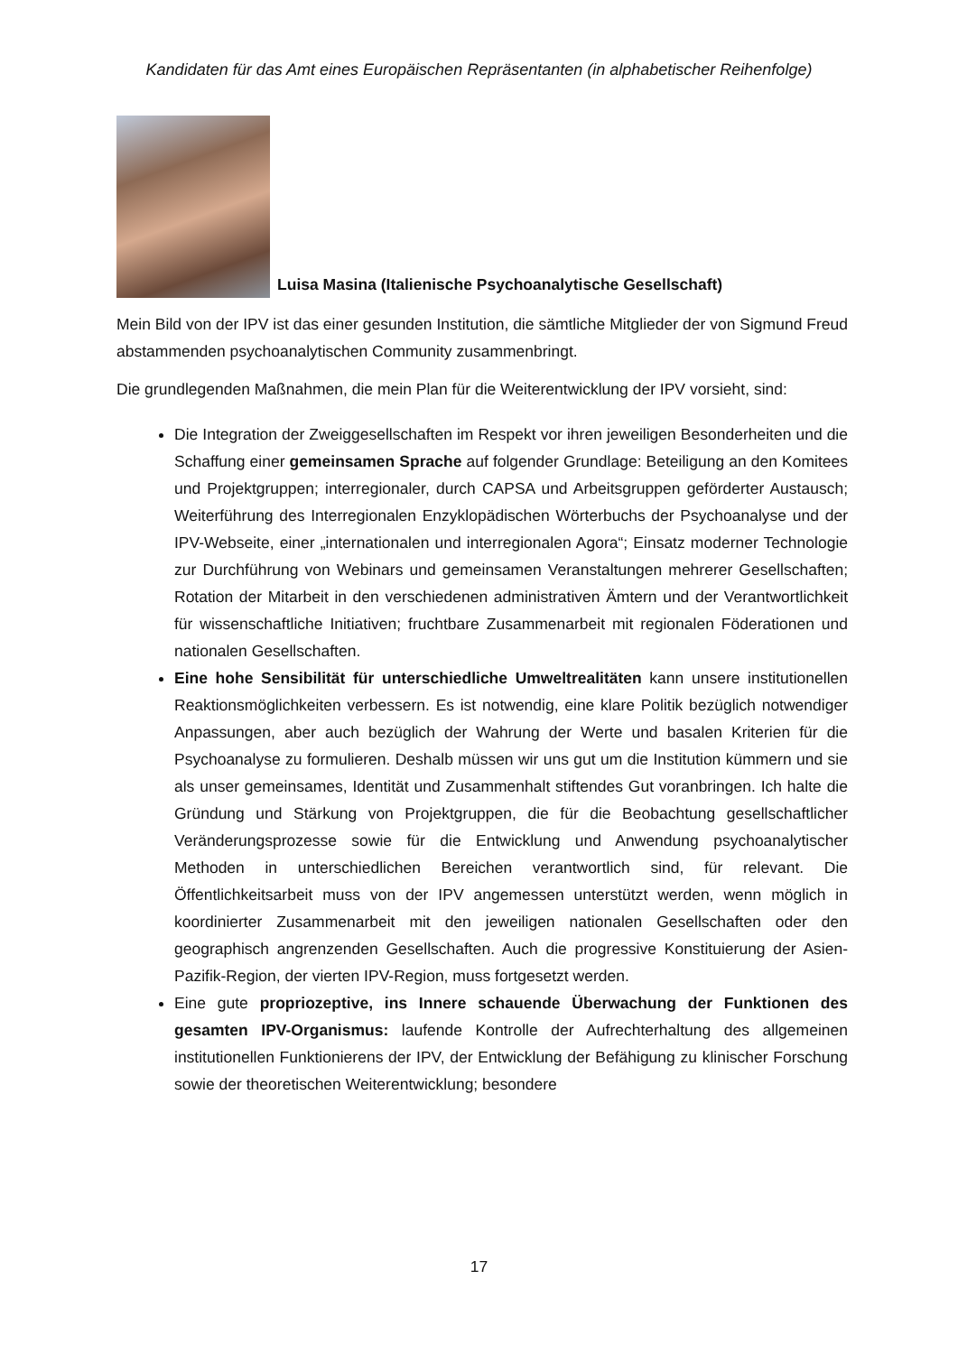Kandidaten für das Amt eines Europäischen Repräsentanten (in alphabetischer Reihenfolge)
Luisa Masina (Italienische Psychoanalytische Gesellschaft)
Mein Bild von der IPV ist das einer gesunden Institution, die sämtliche Mitglieder der von Sigmund Freud abstammenden psychoanalytischen Community zusammenbringt.
Die grundlegenden Maßnahmen, die mein Plan für die Weiterentwicklung der IPV vorsieht, sind:
Die Integration der Zweiggesellschaften im Respekt vor ihren jeweiligen Besonderheiten und die Schaffung einer gemeinsamen Sprache auf folgender Grundlage: Beteiligung an den Komitees und Projektgruppen; interregionaler, durch CAPSA und Arbeitsgruppen geförderter Austausch; Weiterführung des Interregionalen Enzyklopädischen Wörterbuchs der Psychoanalyse und der IPV-Webseite, einer „internationalen und interregionalen Agora“; Einsatz moderner Technologie zur Durchführung von Webinars und gemeinsamen Veranstaltungen mehrerer Gesellschaften; Rotation der Mitarbeit in den verschiedenen administrativen Ämtern und der Verantwortlichkeit für wissenschaftliche Initiativen; fruchtbare Zusammenarbeit mit regionalen Föderationen und nationalen Gesellschaften.
Eine hohe Sensibilität für unterschiedliche Umweltrealitäten kann unsere institutionellen Reaktionsmöglichkeiten verbessern. Es ist notwendig, eine klare Politik bezüglich notwendiger Anpassungen, aber auch bezüglich der Wahrung der Werte und basalen Kriterien für die Psychoanalyse zu formulieren. Deshalb müssen wir uns gut um die Institution kümmern und sie als unser gemeinsames, Identität und Zusammenhalt stiftendes Gut voranbringen. Ich halte die Gründung und Stärkung von Projektgruppen, die für die Beobachtung gesellschaftlicher Veränderungsprozesse sowie für die Entwicklung und Anwendung psychoanalytischer Methoden in unterschiedlichen Bereichen verantwortlich sind, für relevant. Die Öffentlichkeitsarbeit muss von der IPV angemessen unterstützt werden, wenn möglich in koordinierter Zusammenarbeit mit den jeweiligen nationalen Gesellschaften oder den geographisch angrenzenden Gesellschaften. Auch die progressive Konstituierung der Asien-Pazifik-Region, der vierten IPV-Region, muss fortgesetzt werden.
Eine gute propriozeptive, ins Innere schauende Überwachung der Funktionen des gesamten IPV-Organismus: laufende Kontrolle der Aufrechterhaltung des allgemeinen institutionellen Funktionierens der IPV, der Entwicklung der Befähigung zu klinischer Forschung sowie der theoretischen Weiterentwicklung; besondere
17